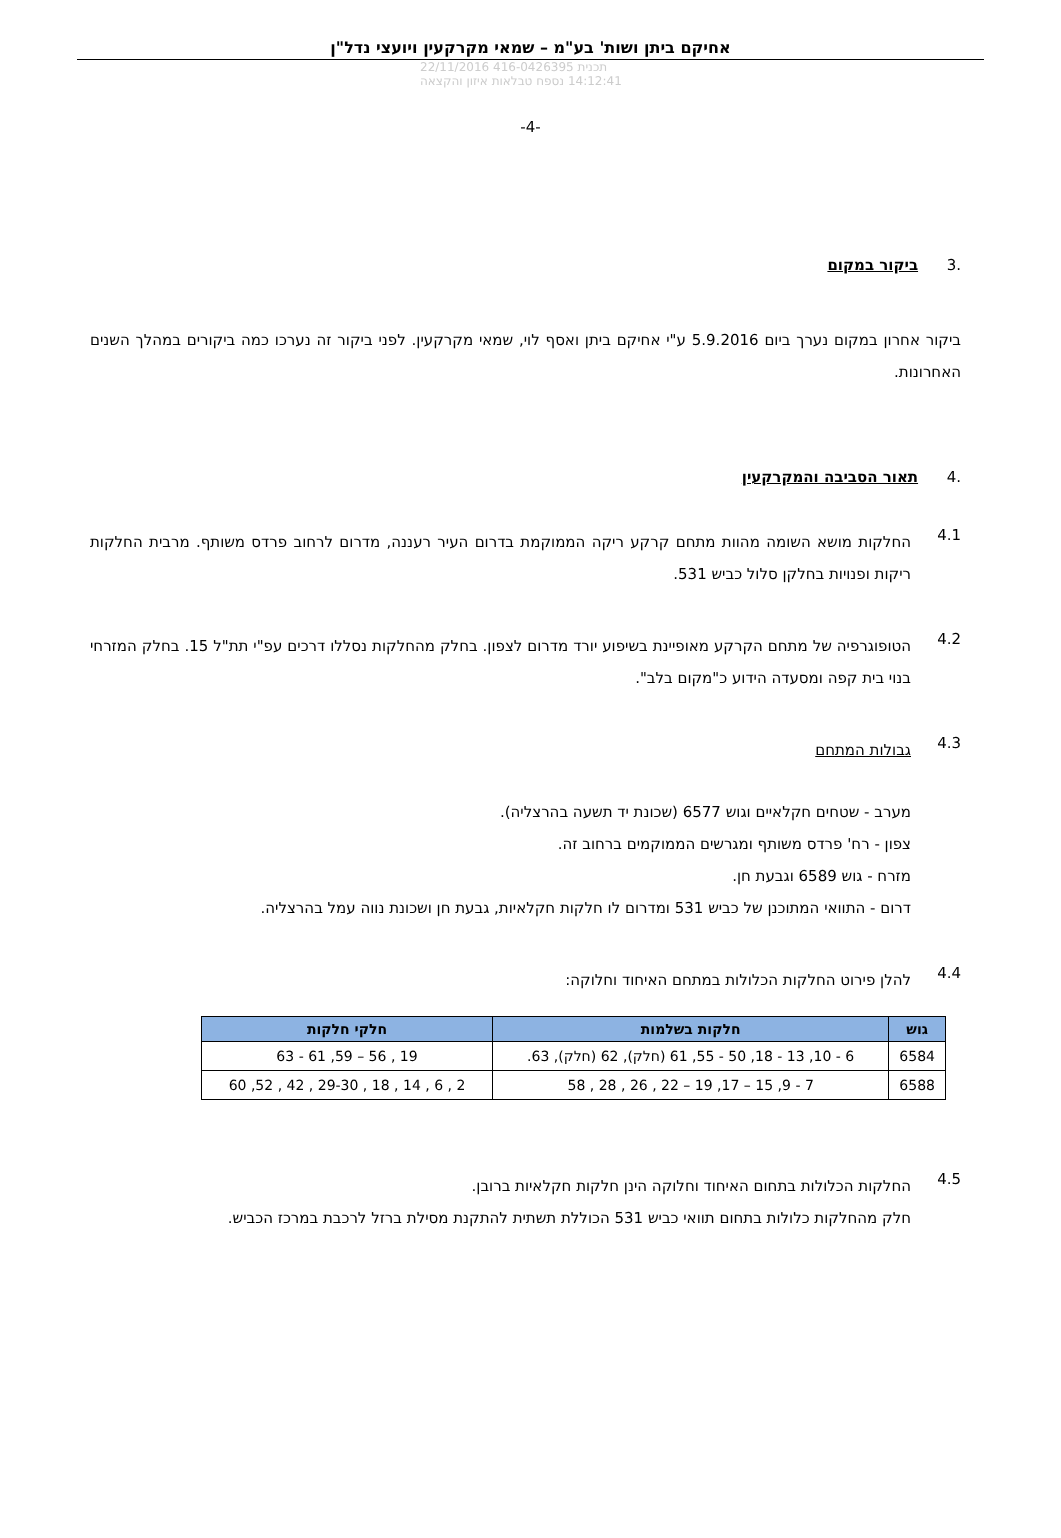אחיקם ביתן ושות' בע"מ – שמאי מקרקעין ויועצי נדל"ן
תכנית 416-0426395 22/11/2016 14:12:41 נספח טבלאות איזון והקצאה
-4-
.3 ביקור במקום
ביקור אחרון במקום נערך ביום 5.9.2016 ע"י אחיקם ביתן ואסף לוי, שמאי מקרקעין. לפני ביקור זה נערכו כמה ביקורים במהלך השנים האחרונות.
.4 תאור הסביבה והמקרקעין
4.1
החלקות מושא השומה מהוות מתחם קרקע ריקה הממוקמת בדרום העיר רעננה, מדרום לרחוב פרדס משותף. מרבית החלקות ריקות ופנויות בחלקן סלול כביש 531.
4.2
הטופוגרפיה של מתחם הקרקע מאופיינת בשיפוע יורד מדרום לצפון. בחלק מהחלקות נסללו דרכים עפ"י תת"ל 15. בחלק המזרחי בנוי בית קפה ומסעדה הידוע כ"מקום בלב".
4.3
גבולות המתחם
מערב - שטחים חקלאיים וגוש 6577 (שכונת יד תשעה בהרצליה).
צפון - רח' פרדס משותף ומגרשים הממוקמים ברחוב זה.
מזרח - גוש 6589 וגבעת חן.
דרום - התוואי המתוכנן של כביש 531 ומדרום לו חלקות חקלאיות, גבעת חן ושכונת נווה עמל בהרצליה.
4.4
להלן פירוט החלקות הכלולות במתחם האיחוד וחלוקה:
| גוש | חלקות בשלמות | חלקי חלקות |
| --- | --- | --- |
| 6584 | 6 - 10, 13 - 18, 50 - 55, 61 (חלק), 62 (חלק), 63. | 19 , 56 – 59, 61 - 63 |
| 6588 | 7 - 9, 15 – 17, 19 – 22 , 26 , 28 , 58 | 2 , 6 , 14 , 18 , 29-30 , 42 , 52, 60 |
4.5
החלקות הכלולות בתחום האיחוד וחלוקה הינן חלקות חקלאיות ברובן.
חלק מהחלקות כלולות בתחום תוואי כביש 531 הכוללת תשתית להתקנת מסילת ברזל לרכבת במרכז הכביש.